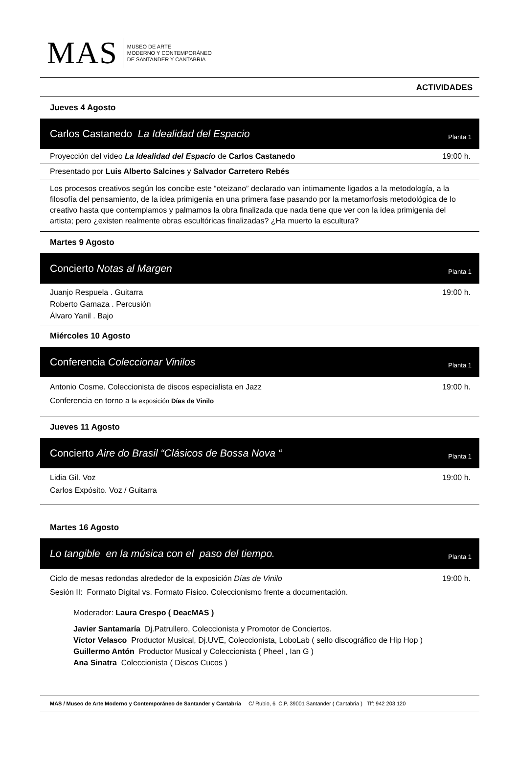MAS
MUSEO DE ARTE
MODERNO Y CONTEMPORÁNEO
DE SANTANDER Y CANTABRIA
ACTIVIDADES
Jueves 4 Agosto
Carlos Castanedo La Idealidad del Espacio Planta 1
Proyección del vídeo La Idealidad del Espacio de Carlos Castanedo 19:00 h.
Presentado por Luis Alberto Salcines y Salvador Carretero Rebés
Los procesos creativos según los concibe este “oteizano” declarado van íntimamente ligados a la metodología, a la filosofía del pensamiento, de la idea primigenia en una primera fase pasando por la metamorfosis metodológica de lo creativo hasta que contemplamos y palmamos la obra finalizada que nada tiene que ver con la idea primigenia del artista; pero ¿existen realmente obras escultóricas finalizadas? ¿Ha muerto la escultura?
Martes 9 Agosto
Concierto Notas al Margen Planta 1
Juanjo Respuela . Guitarra
Roberto Gamaza . Percusión
Álvaro Yanil . Bajo 19:00 h.
Miércoles 10 Agosto
Conferencia Coleccionar Vinilos Planta 1
Antonio Cosme. Coleccionista de discos especialista en Jazz
Conferencia en torno a la exposición Días de Vinilo 19:00 h.
Jueves 11 Agosto
Concierto Aire do Brasil “Clásicos de Bossa Nova “Planta 1
Lidia Gil. Voz
Carlos Expósito. Voz / Guitarra 19:00 h.
Martes 16 Agosto
Lo tangible en la música con el paso del tiempo. Planta 1
Ciclo de mesas redondas alrededor de la exposición Días de Vinilo
Sesión II: Formato Digital vs. Formato Físico. Coleccionismo frente a documentación. 19:00 h.
Moderador: Laura Crespo ( DeacMAS )
Javier Santamaría Dj.Patrullero, Coleccionista y Promotor de Conciertos.
Víctor Velasco Productor Musical, Dj.UVE, Coleccionista, LoboLab ( sello discográfico de Hip Hop )
Guillermo Antón Productor Musical y Coleccionista ( Pheel , Ian G )
Ana Sinatra Coleccionista ( Discos Cucos )
MAS / Museo de Arte Moderno y Contemporáneo de Santander y Cantabria C/ Rubio, 6 C.P. 39001 Santander ( Cantabria ) Tlf: 942 203 120